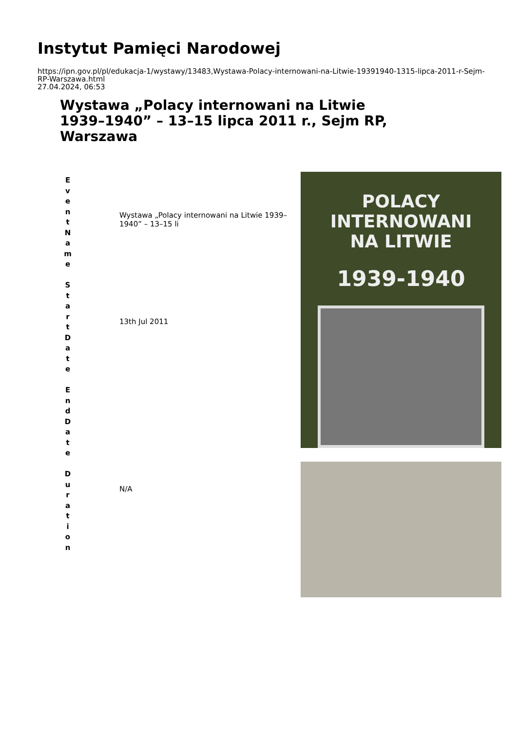Instytut Pamięci Narodowej
https://ipn.gov.pl/pl/edukacja-1/wystawy/13483,Wystawa-Polacy-internowani-na-Litwie-19391940-1315-lipca-2011-r-Sejm-RP-Warszawa.html
27.04.2024, 06:53
Wystawa „Polacy internowani na Litwie 1939–1940” – 13–15 lipca 2011 r., Sejm RP, Warszawa
| E v e n t N a m e S t a r t D a t e E n d D a t e D u r a t i o n | Wystawa „Polacy internowani na Litwie 1939–1940” – 13–15 li 13th Jul 2011 N/A | POLACY INTERNOWANI NA LITWIE 1939-1940 |